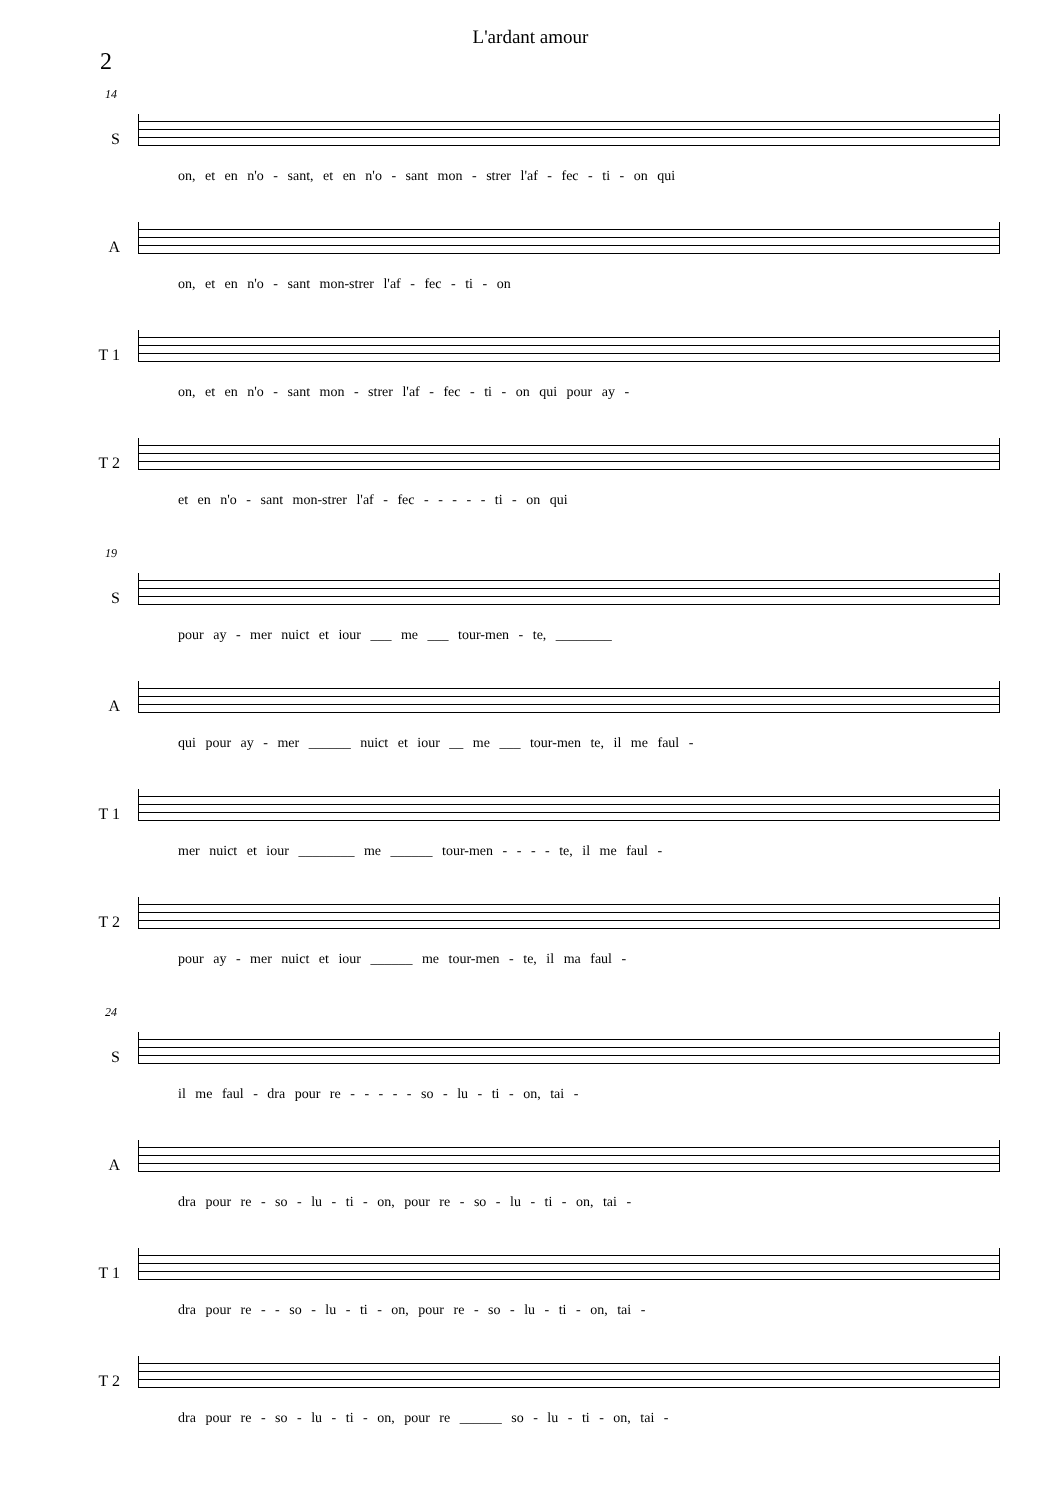L'ardant amour
2
14
S
on, et en n'o - sant, et en n'o - sant mon - strer l'af - fec - ti - on qui
A
on, et en n'o - sant mon-strer l'af - fec - ti - on
T 1
on, et en n'o - sant mon - strer l'af - fec - ti - on qui pour ay -
T 2
et en n'o - sant mon-strer l'af - fec - - - - - ti - on qui
19
S
pour ay - mer nuict et iour ___ me ___ tour-men - te, ________
A
qui pour ay - mer ______ nuict et iour __ me ___ tour-men te, il me faul -
T 1
mer nuict et iour ________ me ______ tour-men - - - - te, il me faul -
T 2
pour ay - mer nuict et iour ______ me tour-men - te, il ma faul -
24
S
il me faul - dra pour re - - - - - so - lu - ti - on, tai -
A
dra pour re - so - lu - ti - on, pour re - so - lu - ti - on, tai -
T 1
dra pour re - - so - lu - ti - on, pour re - so - lu - ti - on, tai -
T 2
dra pour re - so - lu - ti - on, pour re ______ so - lu - ti - on, tai -